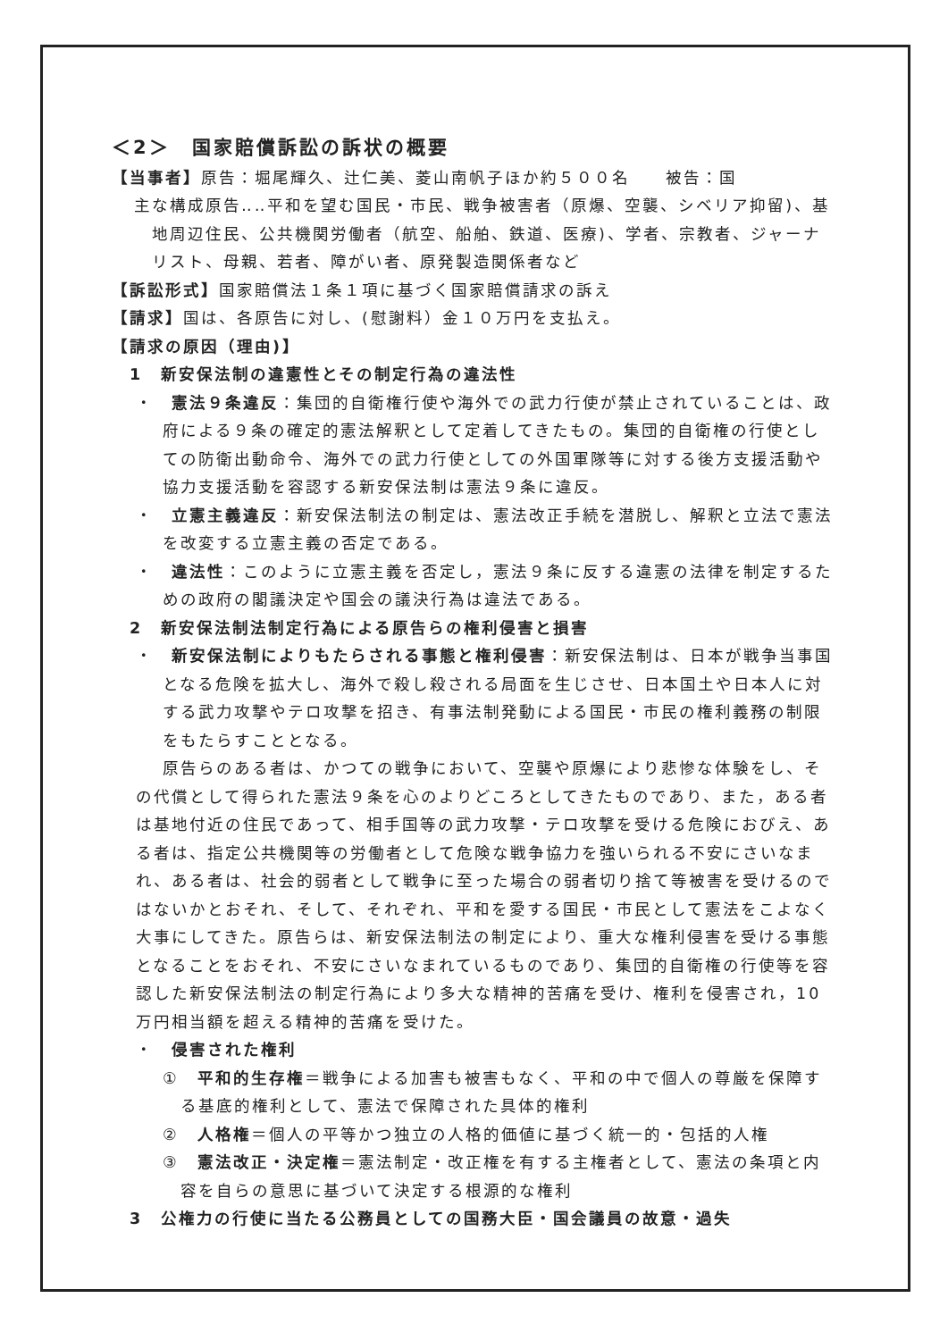＜2＞　国家賠償訴訟の訴状の概要
【当事者】原告：堀尾輝久、辻仁美、菱山南帆子ほか約５００名　　被告：国
主な構成原告‥‥平和を望む国民・市民、戦争被害者（原爆、空襲、シベリア抑留)、基地周辺住民、公共機関労働者（航空、船舶、鉄道、医療)、学者、宗教者、ジャーナリスト、母親、若者、障がい者、原発製造関係者など
【訴訟形式】国家賠償法１条１項に基づく国家賠償請求の訴え
【請求】国は、各原告に対し、(慰謝料）金１０万円を支払え。
【請求の原因（理由)】
1　新安保法制の違憲性とその制定行為の違法性
・　憲法９条違反：集団的自衛権行使や海外での武力行使が禁止されていることは、政府による９条の確定的憲法解釈として定着してきたもの。集団的自衛権の行使としての防衛出動命令、海外での武力行使としての外国軍隊等に対する後方支援活動や協力支援活動を容認する新安保法制は憲法９条に違反。
・　立憲主義違反：新安保法制法の制定は、憲法改正手続を潜脱し、解釈と立法で憲法を改変する立憲主義の否定である。
・　違法性：このように立憲主義を否定し，憲法９条に反する違憲の法律を制定するための政府の閣議決定や国会の議決行為は違法である。
2　新安保法制法制定行為による原告らの権利侵害と損害
・　新安保法制によりもたらされる事態と権利侵害：新安保法制は、日本が戦争当事国となる危険を拡大し、海外で殺し殺される局面を生じさせ、日本国土や日本人に対する武力攻撃やテロ攻撃を招き、有事法制発動による国民・市民の権利義務の制限をもたらすこととなる。
原告らのある者は、かつての戦争において、空襲や原爆により悲惨な体験をし、その代償として得られた憲法９条を心のよりどころとしてきたものであり、また，ある者は基地付近の住民であって、相手国等の武力攻撃・テロ攻撃を受ける危険におびえ、ある者は、指定公共機関等の労働者として危険な戦争協力を強いられる不安にさいなまれ、ある者は、社会的弱者として戦争に至った場合の弱者切り捨て等被害を受けるのではないかとおそれ、そして、それぞれ、平和を愛する国民・市民として憲法をこよなく大事にしてきた。原告らは、新安保法制法の制定により、重大な権利侵害を受ける事態となることをおそれ、不安にさいなまれているものであり、集団的自衛権の行使等を容認した新安保法制法の制定行為により多大な精神的苦痛を受け、権利を侵害され，10万円相当額を超える精神的苦痛を受けた。
・　侵害された権利
①　平和的生存権＝戦争による加害も被害もなく、平和の中で個人の尊厳を保障する基底的権利として、憲法で保障された具体的権利
②　人格権＝個人の平等かつ独立の人格的価値に基づく統一的・包括的人権
③　憲法改正・決定権＝憲法制定・改正権を有する主権者として、憲法の条項と内容を自らの意思に基づいて決定する根源的な権利
3　公権力の行使に当たる公務員としての国務大臣・国会議員の故意・過失